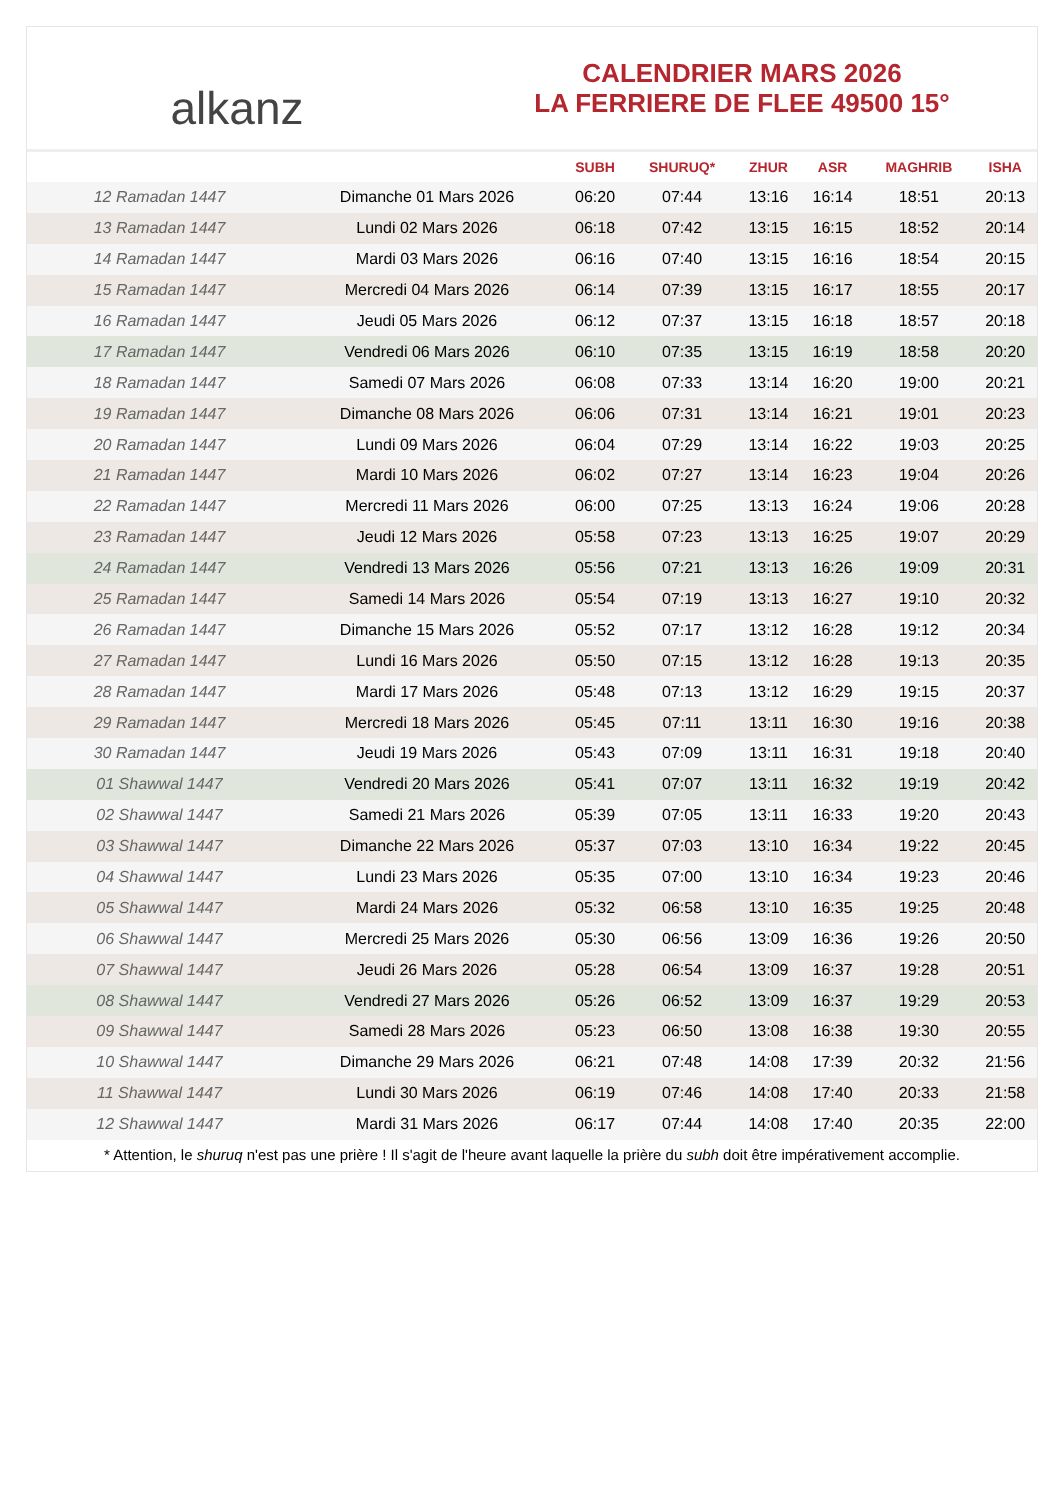alkanz
CALENDRIER MARS 2026
LA FERRIERE DE FLEE 49500 15°
| | | SUBH | SHURUQ* | ZHUR | ASR | MAGHRIB | ISHA |
| --- | --- | --- | --- | --- | --- | --- | --- |
| 12 Ramadan 1447 | Dimanche 01 Mars 2026 | 06:20 | 07:44 | 13:16 | 16:14 | 18:51 | 20:13 |
| 13 Ramadan 1447 | Lundi 02 Mars 2026 | 06:18 | 07:42 | 13:15 | 16:15 | 18:52 | 20:14 |
| 14 Ramadan 1447 | Mardi 03 Mars 2026 | 06:16 | 07:40 | 13:15 | 16:16 | 18:54 | 20:15 |
| 15 Ramadan 1447 | Mercredi 04 Mars 2026 | 06:14 | 07:39 | 13:15 | 16:17 | 18:55 | 20:17 |
| 16 Ramadan 1447 | Jeudi 05 Mars 2026 | 06:12 | 07:37 | 13:15 | 16:18 | 18:57 | 20:18 |
| 17 Ramadan 1447 | Vendredi 06 Mars 2026 | 06:10 | 07:35 | 13:15 | 16:19 | 18:58 | 20:20 |
| 18 Ramadan 1447 | Samedi 07 Mars 2026 | 06:08 | 07:33 | 13:14 | 16:20 | 19:00 | 20:21 |
| 19 Ramadan 1447 | Dimanche 08 Mars 2026 | 06:06 | 07:31 | 13:14 | 16:21 | 19:01 | 20:23 |
| 20 Ramadan 1447 | Lundi 09 Mars 2026 | 06:04 | 07:29 | 13:14 | 16:22 | 19:03 | 20:25 |
| 21 Ramadan 1447 | Mardi 10 Mars 2026 | 06:02 | 07:27 | 13:14 | 16:23 | 19:04 | 20:26 |
| 22 Ramadan 1447 | Mercredi 11 Mars 2026 | 06:00 | 07:25 | 13:13 | 16:24 | 19:06 | 20:28 |
| 23 Ramadan 1447 | Jeudi 12 Mars 2026 | 05:58 | 07:23 | 13:13 | 16:25 | 19:07 | 20:29 |
| 24 Ramadan 1447 | Vendredi 13 Mars 2026 | 05:56 | 07:21 | 13:13 | 16:26 | 19:09 | 20:31 |
| 25 Ramadan 1447 | Samedi 14 Mars 2026 | 05:54 | 07:19 | 13:13 | 16:27 | 19:10 | 20:32 |
| 26 Ramadan 1447 | Dimanche 15 Mars 2026 | 05:52 | 07:17 | 13:12 | 16:28 | 19:12 | 20:34 |
| 27 Ramadan 1447 | Lundi 16 Mars 2026 | 05:50 | 07:15 | 13:12 | 16:28 | 19:13 | 20:35 |
| 28 Ramadan 1447 | Mardi 17 Mars 2026 | 05:48 | 07:13 | 13:12 | 16:29 | 19:15 | 20:37 |
| 29 Ramadan 1447 | Mercredi 18 Mars 2026 | 05:45 | 07:11 | 13:11 | 16:30 | 19:16 | 20:38 |
| 30 Ramadan 1447 | Jeudi 19 Mars 2026 | 05:43 | 07:09 | 13:11 | 16:31 | 19:18 | 20:40 |
| 01 Shawwal 1447 | Vendredi 20 Mars 2026 | 05:41 | 07:07 | 13:11 | 16:32 | 19:19 | 20:42 |
| 02 Shawwal 1447 | Samedi 21 Mars 2026 | 05:39 | 07:05 | 13:11 | 16:33 | 19:20 | 20:43 |
| 03 Shawwal 1447 | Dimanche 22 Mars 2026 | 05:37 | 07:03 | 13:10 | 16:34 | 19:22 | 20:45 |
| 04 Shawwal 1447 | Lundi 23 Mars 2026 | 05:35 | 07:00 | 13:10 | 16:34 | 19:23 | 20:46 |
| 05 Shawwal 1447 | Mardi 24 Mars 2026 | 05:32 | 06:58 | 13:10 | 16:35 | 19:25 | 20:48 |
| 06 Shawwal 1447 | Mercredi 25 Mars 2026 | 05:30 | 06:56 | 13:09 | 16:36 | 19:26 | 20:50 |
| 07 Shawwal 1447 | Jeudi 26 Mars 2026 | 05:28 | 06:54 | 13:09 | 16:37 | 19:28 | 20:51 |
| 08 Shawwal 1447 | Vendredi 27 Mars 2026 | 05:26 | 06:52 | 13:09 | 16:37 | 19:29 | 20:53 |
| 09 Shawwal 1447 | Samedi 28 Mars 2026 | 05:23 | 06:50 | 13:08 | 16:38 | 19:30 | 20:55 |
| 10 Shawwal 1447 | Dimanche 29 Mars 2026 | 06:21 | 07:48 | 14:08 | 17:39 | 20:32 | 21:56 |
| 11 Shawwal 1447 | Lundi 30 Mars 2026 | 06:19 | 07:46 | 14:08 | 17:40 | 20:33 | 21:58 |
| 12 Shawwal 1447 | Mardi 31 Mars 2026 | 06:17 | 07:44 | 14:08 | 17:40 | 20:35 | 22:00 |
* Attention, le shuruq n'est pas une prière ! Il s'agit de l'heure avant laquelle la prière du subh doit être impérativement accomplie.